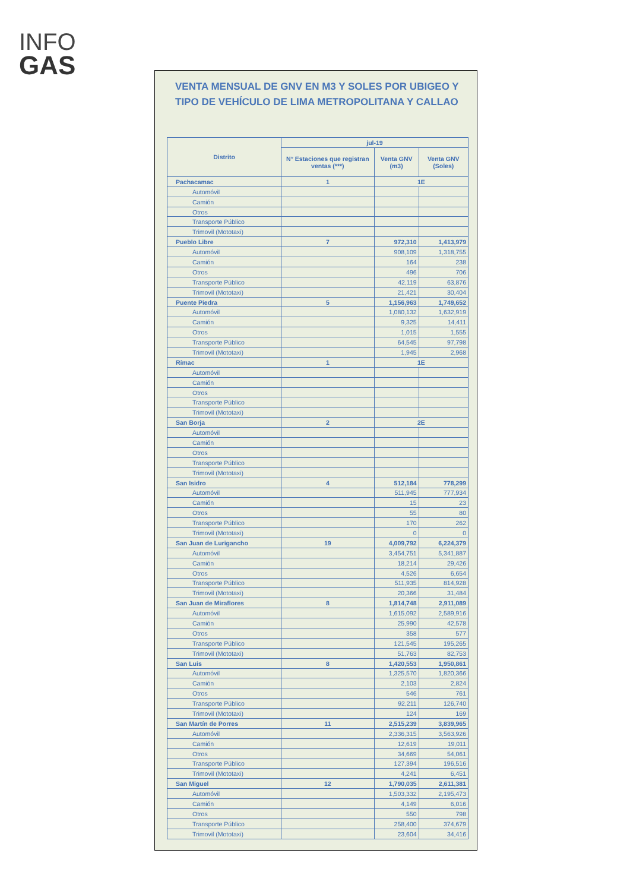INFO
GAS
VENTA MENSUAL DE GNV EN M3 Y SOLES POR UBIGEO Y TIPO DE VEHÍCULO DE LIMA METROPOLITANA Y CALLAO
| Distrito | jul-19 | | |
| --- | --- | --- | --- |
| | N° Estaciones que registran ventas (***) | Venta GNV (m3) | Venta GNV (Soles) |
| Pachacamac | 1 | 1E | |
| Automóvil | | | |
| Camión | | | |
| Otros | | | |
| Transporte Público | | | |
| Trimovil (Mototaxi) | | | |
| Pueblo Libre | 7 | 972,310 | 1,413,979 |
| Automóvil | | 908,109 | 1,318,755 |
| Camión | | 164 | 238 |
| Otros | | 496 | 706 |
| Transporte Público | | 42,119 | 63,876 |
| Trimovil (Mototaxi) | | 21,421 | 30,404 |
| Puente Piedra | 5 | 1,156,963 | 1,749,652 |
| Automóvil | | 1,080,132 | 1,632,919 |
| Camión | | 9,325 | 14,411 |
| Otros | | 1,015 | 1,555 |
| Transporte Público | | 64,545 | 97,798 |
| Trimovil (Mototaxi) | | 1,945 | 2,968 |
| Rímac | 1 | 1E | |
| Automóvil | | | |
| Camión | | | |
| Otros | | | |
| Transporte Público | | | |
| Trimovil (Mototaxi) | | | |
| San Borja | 2 | 2E | |
| Automóvil | | | |
| Camión | | | |
| Otros | | | |
| Transporte Público | | | |
| Trimovil (Mototaxi) | | | |
| San Isidro | 4 | 512,184 | 778,299 |
| Automóvil | | 511,945 | 777,934 |
| Camión | | 15 | 23 |
| Otros | | 55 | 80 |
| Transporte Público | | 170 | 262 |
| Trimovil (Mototaxi) | | 0 | 0 |
| San Juan de Lurigancho | 19 | 4,009,792 | 6,224,379 |
| Automóvil | | 3,454,751 | 5,341,887 |
| Camión | | 18,214 | 29,426 |
| Otros | | 4,526 | 6,654 |
| Transporte Público | | 511,935 | 814,928 |
| Trimovil (Mototaxi) | | 20,366 | 31,484 |
| San Juan de Miraflores | 8 | 1,814,748 | 2,911,089 |
| Automóvil | | 1,615,092 | 2,589,916 |
| Camión | | 25,990 | 42,578 |
| Otros | | 358 | 577 |
| Transporte Público | | 121,545 | 195,265 |
| Trimovil (Mototaxi) | | 51,763 | 82,753 |
| San Luis | 8 | 1,420,553 | 1,950,861 |
| Automóvil | | 1,325,570 | 1,820,366 |
| Camión | | 2,103 | 2,824 |
| Otros | | 546 | 761 |
| Transporte Público | | 92,211 | 126,740 |
| Trimovil (Mototaxi) | | 124 | 169 |
| San Martín de Porres | 11 | 2,515,239 | 3,839,965 |
| Automóvil | | 2,336,315 | 3,563,926 |
| Camión | | 12,619 | 19,011 |
| Otros | | 34,669 | 54,061 |
| Transporte Público | | 127,394 | 196,516 |
| Trimovil (Mototaxi) | | 4,241 | 6,451 |
| San Miguel | 12 | 1,790,035 | 2,611,381 |
| Automóvil | | 1,503,332 | 2,195,473 |
| Camión | | 4,149 | 6,016 |
| Otros | | 550 | 798 |
| Transporte Público | | 258,400 | 374,679 |
| Trimovil (Mototaxi) | | 23,604 | 34,416 |